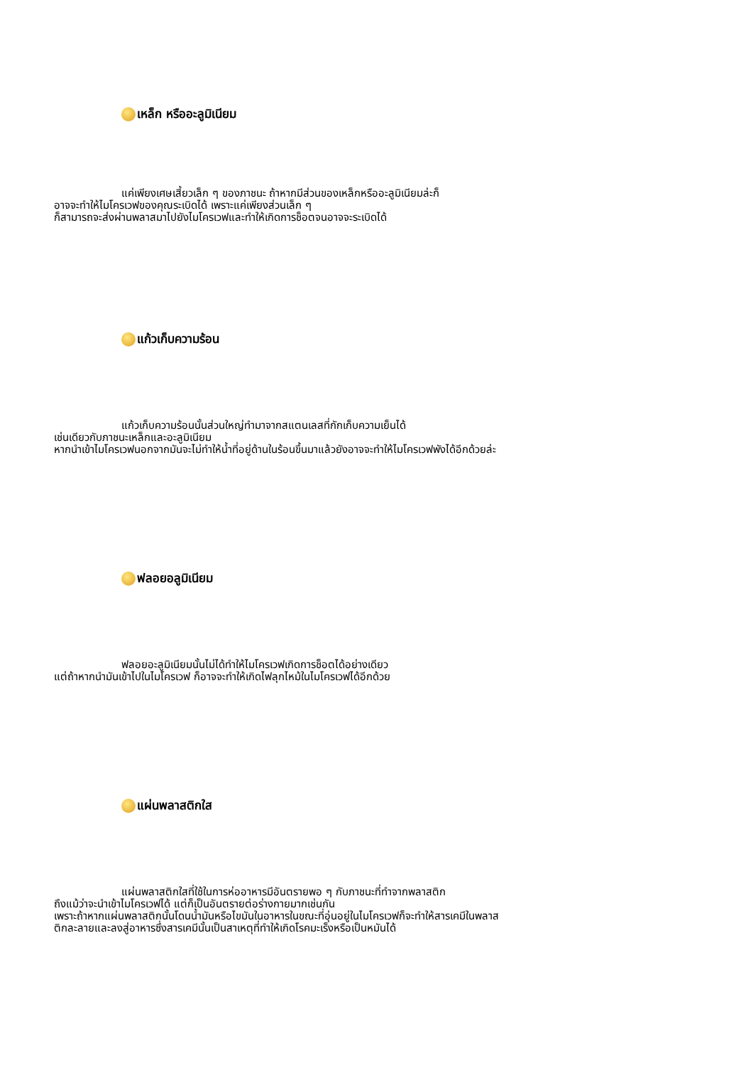เหล็ก หรืออะลูมิเนียม
แค่เพียงเศษเสี้ยวเล็ก ๆ ของภาชนะ ถ้าหากมีส่วนของเหล็กหรืออะลูมิเนียมล่ะก็
อาจจะทำให้ไมโครเวฟของคุณระเบิดได้ เพราะแค่เพียงส่วนเล็ก ๆ
ก็สามารถจะส่งผ่านพลาสมาไปยังไมโครเวฟและทำให้เกิดการช็อตจนอาจจะระเบิดได้
แก้วเก็บความร้อน
แก้วเก็บความร้อนนั้นส่วนใหญ่ทำมาจากสแตนเลสที่กักเก็บความเย็นได้
เช่นเดียวกับภาชนะเหล็กและอะลูมิเนียม
หากนำเข้าไมโครเวฟนอกจากมันจะไม่ทำให้น้ำที่อยู่ด้านในร้อนขึ้นมาแล้วยังอาจจะทำให้ไมโครเวฟพังได้อีกด้วยล่ะ
ฟลอยอลูมิเนียม
ฟลอยอะลูมิเนียมนั้นไม่ได้ทำให้ไมโครเวฟเกิดการช็อตได้อย่างเดียว
แต่ถ้าหากนำมันเข้าไปในไมโครเวฟ ก็อาจจะทำให้เกิดไฟลุกไหม้ในไมโครเวฟได้อีกด้วย
แผ่นพลาสติกใส
แผ่นพลาสติกใสที่ใช้ในการห่ออาหารมีอันตรายพอ ๆ กับภาชนะที่ทำจากพลาสติก
ถึงแม้ว่าจะนำเข้าไมโครเวฟได้ แต่ก็เป็นอันตรายต่อร่างกายมากเช่นกัน
เพราะถ้าหากแผ่นพลาสติกนั้นโดนน้ำมันหรือไขมันในอาหารในขณะที่อุ่นอยู่ในไมโครเวฟก็จะทำให้สารเคมีในพลาส
ติกละลายและลงสู่อาหารซึ่งสารเคมีนั้นเป็นสาเหตุที่ทำให้เกิดโรคมะเร็งหรือเป็นหมันได้